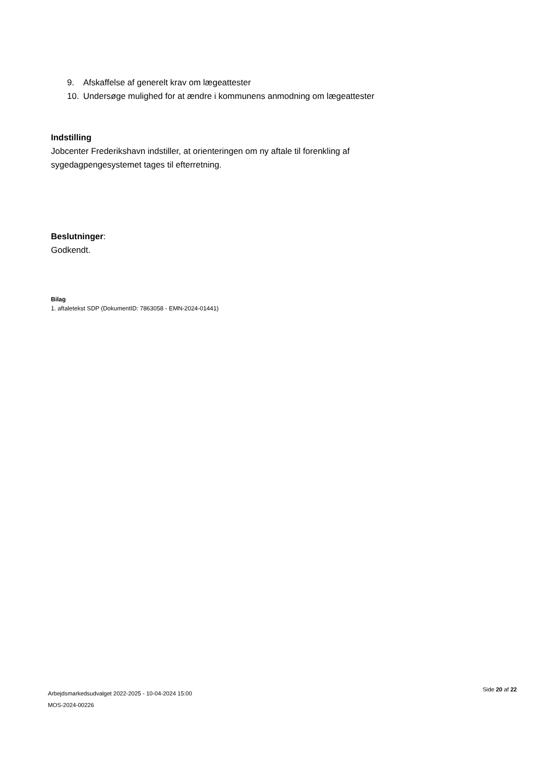9. Afskaffelse af generelt krav om lægeattester
10. Undersøge mulighed for at ændre i kommunens anmodning om lægeattester
Indstilling
Jobcenter Frederikshavn indstiller, at orienteringen om ny aftale til forenkling af sygedagpengesystemet tages til efterretning.
Beslutninger:
Godkendt.
Bilag
1. aftaletekst SDP (DokumentID: 7863058 - EMN-2024-01441)
Arbejdsmarkedsudvalget 2022-2025 - 10-04-2024 15:00
MOS-2024-00226
Side 20 af 22